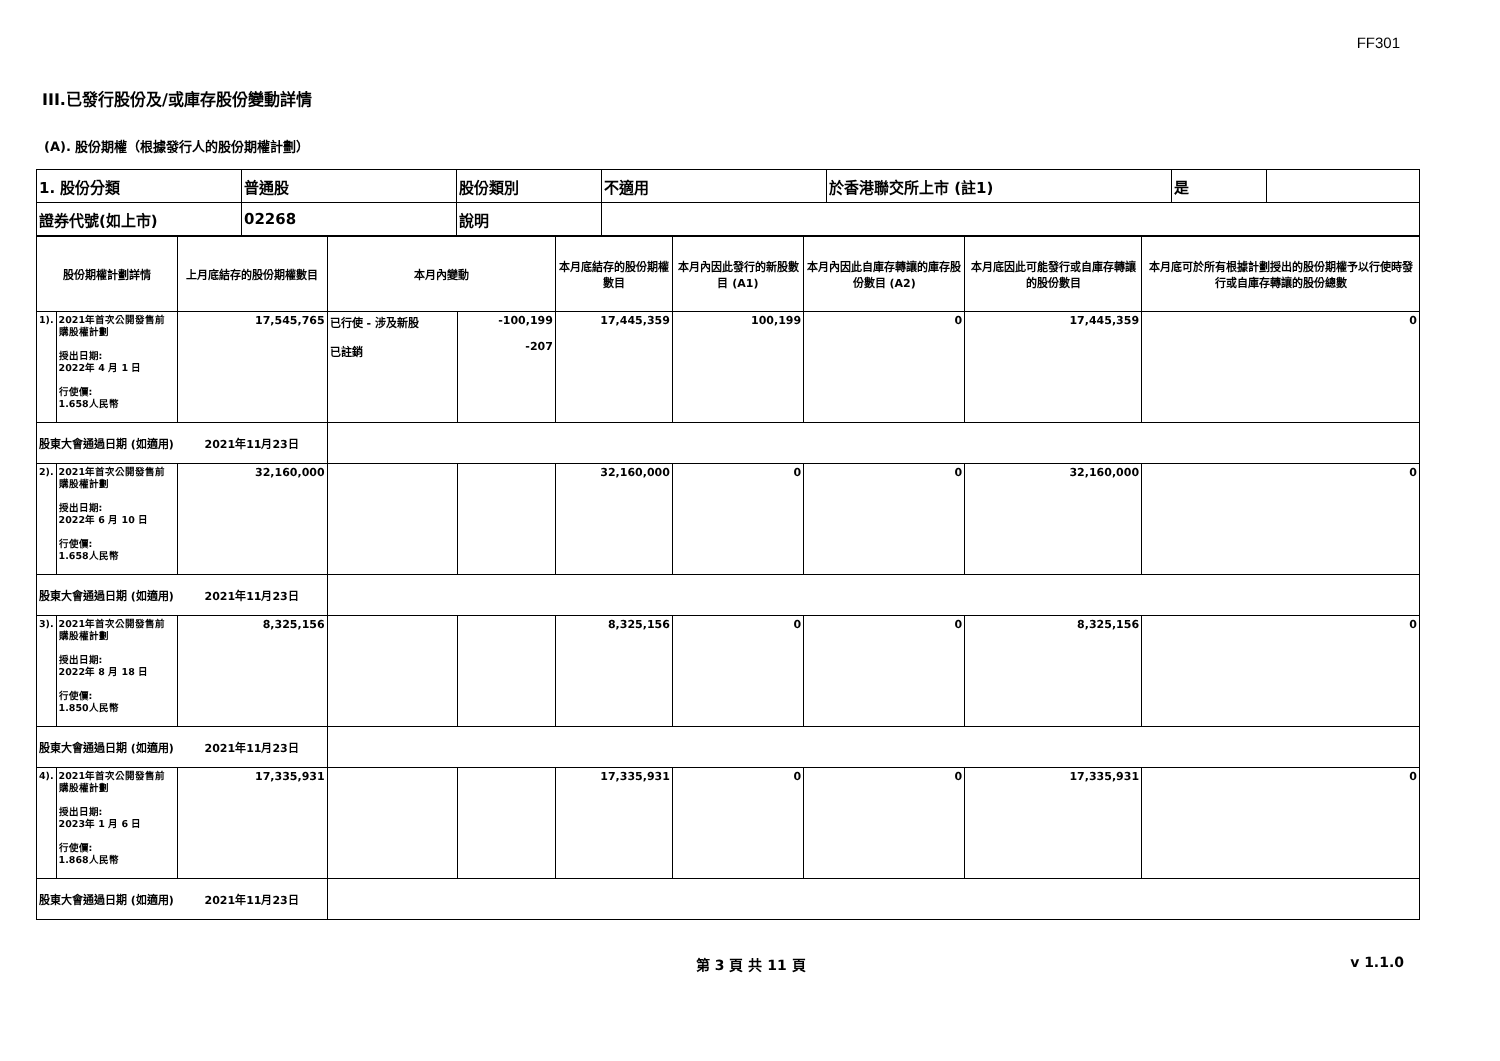FF301
III.已發行股份及/或庫存股份變動詳情
(A). 股份期權（根據發行人的股份期權計劃）
| 1. 股份分類 | 普通股 | 股份類別 | 不適用 | 於香港聯交所上市 (註1) | 是 | |
| 證券代號(如上市) | 02268 | 說明 | | | | |
| 股份期權計劃詳情 | | 上月底結存的股份期權數目 | 本月內變動 | | 本月底結存的股份期權數目 | 本月內因此發行的新股數目 (A1) | 本月內因此自庫存轉讓的庫存股份數目 (A2) | 本月底因此可能發行或自庫存轉讓的股份數目 | 本月底可於所有根據計劃授出的股份期權予以行使時發行或自庫存轉讓的股份總數 |
| --- | --- | --- | --- | --- | --- | --- | --- | --- | --- |
| 1). | 2021年首次公開發售前購股權計劃 授出日期: 2022年 4 月 1 日 行使價: 1.658人民幣 | 17,545,765 | 已行使 - 涉及新股 已註銷 | -100,199 -207 | 17,445,359 | 100,199 | 0 | 17,445,359 | 0 |
| 股東大會通過日期 (如適用) 2021年11月23日 | | | | | | | | | |
| 2). | 2021年首次公開發售前購股權計劃 授出日期: 2022年 6 月 10 日 行使價: 1.658人民幣 | 32,160,000 | | | 32,160,000 | 0 | 0 | 32,160,000 | 0 |
| 股東大會通過日期 (如適用) 2021年11月23日 | | | | | | | | | |
| 3). | 2021年首次公開發售前購股權計劃 授出日期: 2022年 8 月 18 日 行使價: 1.850人民幣 | 8,325,156 | | | 8,325,156 | 0 | 0 | 8,325,156 | 0 |
| 股東大會通過日期 (如適用) 2021年11月23日 | | | | | | | | | |
| 4). | 2021年首次公開發售前購股權計劃 授出日期: 2023年 1 月 6 日 行使價: 1.868人民幣 | 17,335,931 | | | 17,335,931 | 0 | 0 | 17,335,931 | 0 |
| 股東大會通過日期 (如適用) 2021年11月23日 | | | | | | | | | |
第 3 頁 共 11 頁 v 1.1.0